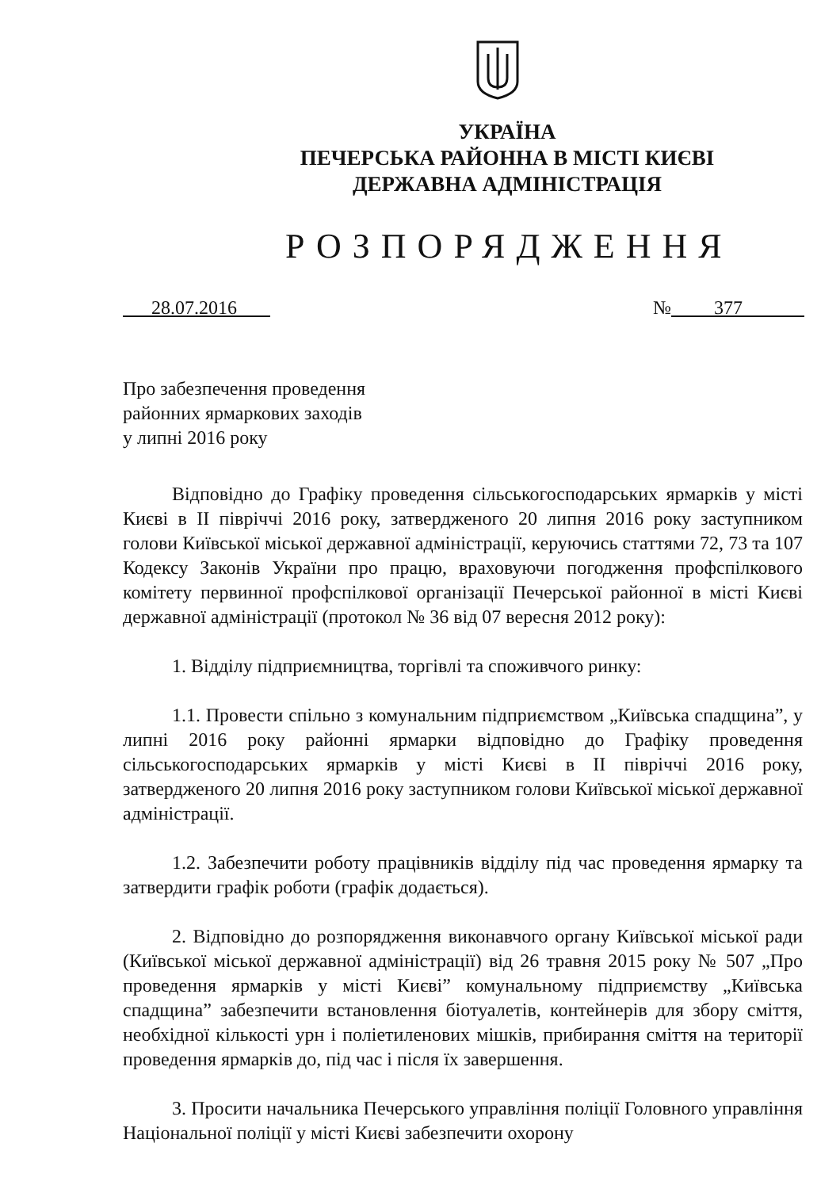УКРАЇНА
ПЕЧЕРСЬКА РАЙОННА В МІСТІ КИЄВІ
ДЕРЖАВНА АДМІНІСТРАЦІЯ
РОЗПОРЯДЖЕННЯ
28.07.2016 № 377
Про забезпечення проведення
районних ярмаркових заходів
у липні 2016 року
Відповідно до Графіку проведення сільськогосподарських ярмарків у місті Києві в ІІ півріччі 2016 року, затвердженого 20 липня 2016 року заступником голови Київської міської державної адміністрації, керуючись статтями 72, 73 та 107 Кодексу Законів України про працю, враховуючи погодження профспілкового комітету первинної профспілкової організації Печерської районної в місті Києві державної адміністрації (протокол № 36 від 07 вересня 2012 року):
1. Відділу підприємництва, торгівлі та споживчого ринку:
1.1. Провести спільно з комунальним підприємством „Київська спадщина”, у липні 2016 року районні ярмарки відповідно до Графіку проведення сільськогосподарських ярмарків у місті Києві в ІІ півріччі 2016 року, затвердженого 20 липня 2016 року заступником голови Київської міської державної адміністрації.
1.2. Забезпечити роботу працівників відділу під час проведення ярмарку та затвердити графік роботи (графік додається).
2. Відповідно до розпорядження виконавчого органу Київської міської ради (Київської міської державної адміністрації) від 26 травня 2015 року № 507 „Про проведення ярмарків у місті Києві” комунальному підприємству „Київська спадщина” забезпечити встановлення біотуалетів, контейнерів для збору сміття, необхідної кількості урн і поліетиленових мішків, прибирання сміття на території проведення ярмарків до, під час і після їх завершення.
3. Просити начальника Печерського управління поліції Головного управління Національної поліції у місті Києві забезпечити охорону